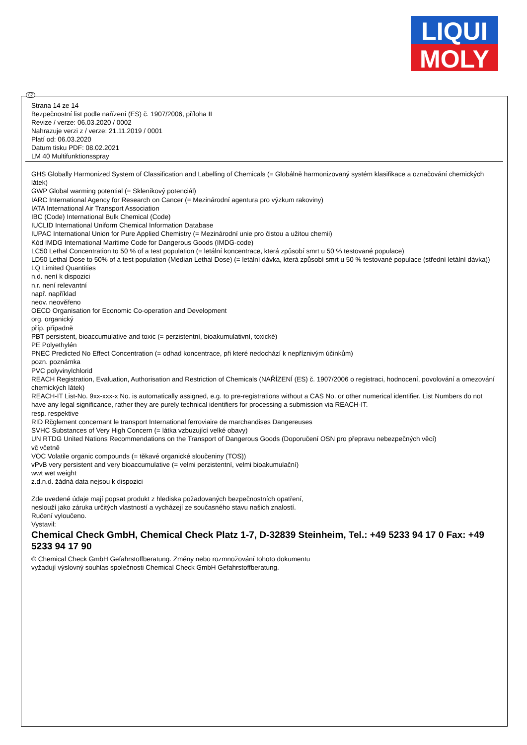LIQUI
MOLY
Strana 14 ze 14
Bezpečnostní list podle nařízení (ES) č. 1907/2006, příloha II
Revize / verze: 06.03.2020 / 0002
Nahrazuje verzi z / verze: 21.11.2019 / 0001
Platí od: 06.03.2020
Datum tisku PDF: 08.02.2021
LM 40 Multifunktionsspray
GHS Globally Harmonized System of Classification and Labelling of Chemicals (= Globálně harmonizovaný systém klasifikace a označování chemických látek)
GWP Global warming potential (= Skleníkový potenciál)
IARC International Agency for Research on Cancer (= Mezinárodní agentura pro výzkum rakoviny)
IATA International Air Transport Association
IBC (Code) International Bulk Chemical (Code)
IUCLID International Uniform Chemical Information Database
IUPAC International Union for Pure Applied Chemistry (= Mezinárodní unie pro čistou a užitou chemii)
Kód IMDG International Maritime Code for Dangerous Goods (IMDG-code)
LC50 Lethal Concentration to 50 % of a test population (= letální koncentrace, která způsobí smrt u 50 % testované populace)
LD50 Lethal Dose to 50% of a test population (Median Lethal Dose) (= letální dávka, která způsobí smrt u 50 % testované populace (střední letální dávka))
LQ Limited Quantities
n.d. není k dispozici
n.r. není relevantní
např. například
neov. neověřeno
OECD Organisation for Economic Co-operation and Development
org. organický
příp. případně
PBT persistent, bioaccumulative and toxic (= perzistentní, bioakumulativní, toxické)
PE Polyethylén
PNEC Predicted No Effect Concentration (= odhad koncentrace, při které nedochází k nepříznivým účinkům)
pozn. poznámka
PVC polyvinylchlorid
REACH Registration, Evaluation, Authorisation and Restriction of Chemicals (NAŘÍZENÍ (ES) č. 1907/2006 o registraci, hodnocení, povolování a omezování chemických látek)
REACH-IT List-No. 9xx-xxx-x No. is automatically assigned, e.g. to pre-registrations without a CAS No. or other numerical identifier. List Numbers do not have any legal significance, rather they are purely technical identifiers for processing a submission via REACH-IT.
resp. respektive
RID Rčglement concernant le transport International ferroviaire de marchandises Dangereuses
SVHC Substances of Very High Concern (= látka vzbuzující velké obavy)
UN RTDG United Nations Recommendations on the Transport of Dangerous Goods (Doporučení OSN pro přepravu nebezpečných věcí)
vč včetně
VOC Volatile organic compounds (= těkavé organické sloučeniny (TOS))
vPvB very persistent and very bioaccumulative (= velmi perzistentní, velmi bioakumulační)
wwt wet weight
z.d.n.d. žádná data nejsou k dispozici
Zde uvedené údaje mají popsat produkt z hlediska požadovaných bezpečnostních opatření,
neslouží jako záruka určitých vlastností a vycházejí ze současného stavu našich znalostí.
Ručení vyloučeno.
Vystavil:
Chemical Check GmbH, Chemical Check Platz 1-7, D-32839 Steinheim, Tel.: +49 5233 94 17 0 Fax: +49 5233 94 17 90
© Chemical Check GmbH Gefahrstoffberatung. Změny nebo rozmnožování tohoto dokumentu
vyžadují výslovný souhlas společnosti Chemical Check GmbH Gefahrstoffberatung.
CZ